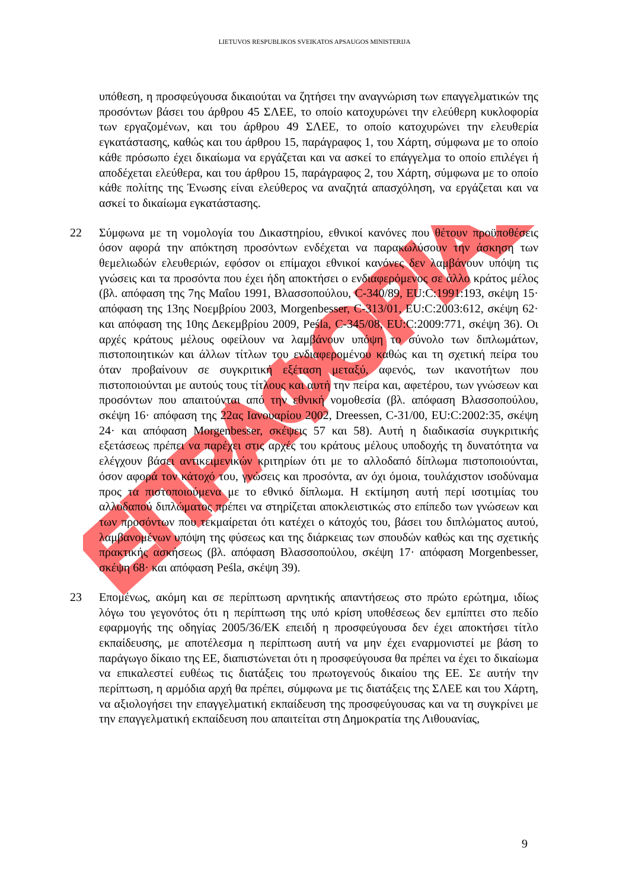LIETUVOS RESPUBLIKOS SVEIKATOS APSAUGOS MINISTERIJA
ΕΠΡΑΦΟΡΙΑΣ
υπόθεση, η προσφεύγουσα δικαιούται να ζητήσει την αναγνώριση των επαγγελματικών της προσόντων βάσει του άρθρου 45 ΣΛΕΕ, το οποίο κατοχυρώνει την ελεύθερη κυκλοφορία των εργαζομένων, και του άρθρου 49 ΣΛΕΕ, το οποίο κατοχυρώνει την ελευθερία εγκατάστασης, καθώς και του άρθρου 15, παράγραφος 1, του Χάρτη, σύμφωνα με το οποίο κάθε πρόσωπο έχει δικαίωμα να εργάζεται και να ασκεί το επάγγελμα το οποίο επιλέγει ή αποδέχεται ελεύθερα, και του άρθρου 15, παράγραφος 2, του Χάρτη, σύμφωνα με το οποίο κάθε πολίτης της Ένωσης είναι ελεύθερος να αναζητά απασχόληση, να εργάζεται και να ασκεί το δικαίωμα εγκατάστασης.
22 Σύμφωνα με τη νομολογία του Δικαστηρίου, εθνικοί κανόνες που θέτουν προϋποθέσεις όσον αφορά την απόκτηση προσόντων ενδέχεται να παρακωλύσουν την άσκηση των θεμελιωδών ελευθεριών, εφόσον οι επίμαχοι εθνικοί κανόνες δεν λαμβάνουν υπόψη τις γνώσεις και τα προσόντα που έχει ήδη αποκτήσει ο ενδιαφερόμενος σε άλλο κράτος μέλος (βλ. απόφαση της 7ης Μαΐου 1991, Βλασσοπούλου, C-340/89, EU:C:1991:193, σκέψη 15· απόφαση της 13ης Νοεμβρίου 2003, Morgenbesser, C-313/01, EU:C:2003:612, σκέψη 62· και απόφαση της 10ης Δεκεμβρίου 2009, Peśla, C-345/08, EU:C:2009:771, σκέψη 36). Οι αρχές κράτους μέλους οφείλουν να λαμβάνουν υπόψη το σύνολο των διπλωμάτων, πιστοποιητικών και άλλων τίτλων του ενδιαφερομένου καθώς και τη σχετική πείρα του όταν προβαίνουν σε συγκριτική εξέταση μεταξύ, αφενός, των ικανοτήτων που πιστοποιούνται με αυτούς τους τίτλους και αυτή την πείρα και, αφετέρου, των γνώσεων και προσόντων που απαιτούνται από την εθνική νομοθεσία (βλ. απόφαση Βλασσοπούλου, σκέψη 16· απόφαση της 22ας Ιανουαρίου 2002, Dreessen, C-31/00, EU:C:2002:35, σκέψη 24· και απόφαση Morgenbesser, σκέψεις 57 και 58). Αυτή η διαδικασία συγκριτικής εξετάσεως πρέπει να παρέχει στις αρχές του κράτους μέλους υποδοχής τη δυνατότητα να ελέγχουν βάσει αντικειμενικών κριτηρίων ότι με το αλλοδαπό δίπλωμα πιστοποιούνται, όσον αφορά τον κάτοχό του, γνώσεις και προσόντα, αν όχι όμοια, τουλάχιστον ισοδύναμα προς τα πιστοποιούμενα με το εθνικό δίπλωμα. Η εκτίμηση αυτή περί ισοτιμίας του αλλοδαπού διπλώματος πρέπει να στηρίζεται αποκλειστικώς στο επίπεδο των γνώσεων και των προσόντων που τεκμαίρεται ότι κατέχει ο κάτοχός του, βάσει του διπλώματος αυτού, λαμβανομένων υπόψη της φύσεως και της διάρκειας των σπουδών καθώς και της σχετικής πρακτικής ασκήσεως (βλ. απόφαση Βλασσοπούλου, σκέψη 17· απόφαση Morgenbesser, σκέψη 68· και απόφαση Peśla, σκέψη 39).
23 Επομένως, ακόμη και σε περίπτωση αρνητικής απαντήσεως στο πρώτο ερώτημα, ιδίως λόγω του γεγονότος ότι η περίπτωση της υπό κρίση υποθέσεως δεν εμπίπτει στο πεδίο εφαρμογής της οδηγίας 2005/36/ΕΚ επειδή η προσφεύγουσα δεν έχει αποκτήσει τίτλο εκπαίδευσης, με αποτέλεσμα η περίπτωση αυτή να μην έχει εναρμονιστεί με βάση το παράγωγο δίκαιο της ΕΕ, διαπιστώνεται ότι η προσφεύγουσα θα πρέπει να έχει το δικαίωμα να επικαλεστεί ευθέως τις διατάξεις του πρωτογενούς δικαίου της ΕΕ. Σε αυτήν την περίπτωση, η αρμόδια αρχή θα πρέπει, σύμφωνα με τις διατάξεις της ΣΛΕΕ και του Χάρτη, να αξιολογήσει την επαγγελματική εκπαίδευση της προσφεύγουσας και να τη συγκρίνει με την επαγγελματική εκπαίδευση που απαιτείται στη Δημοκρατία της Λιθουανίας,
9